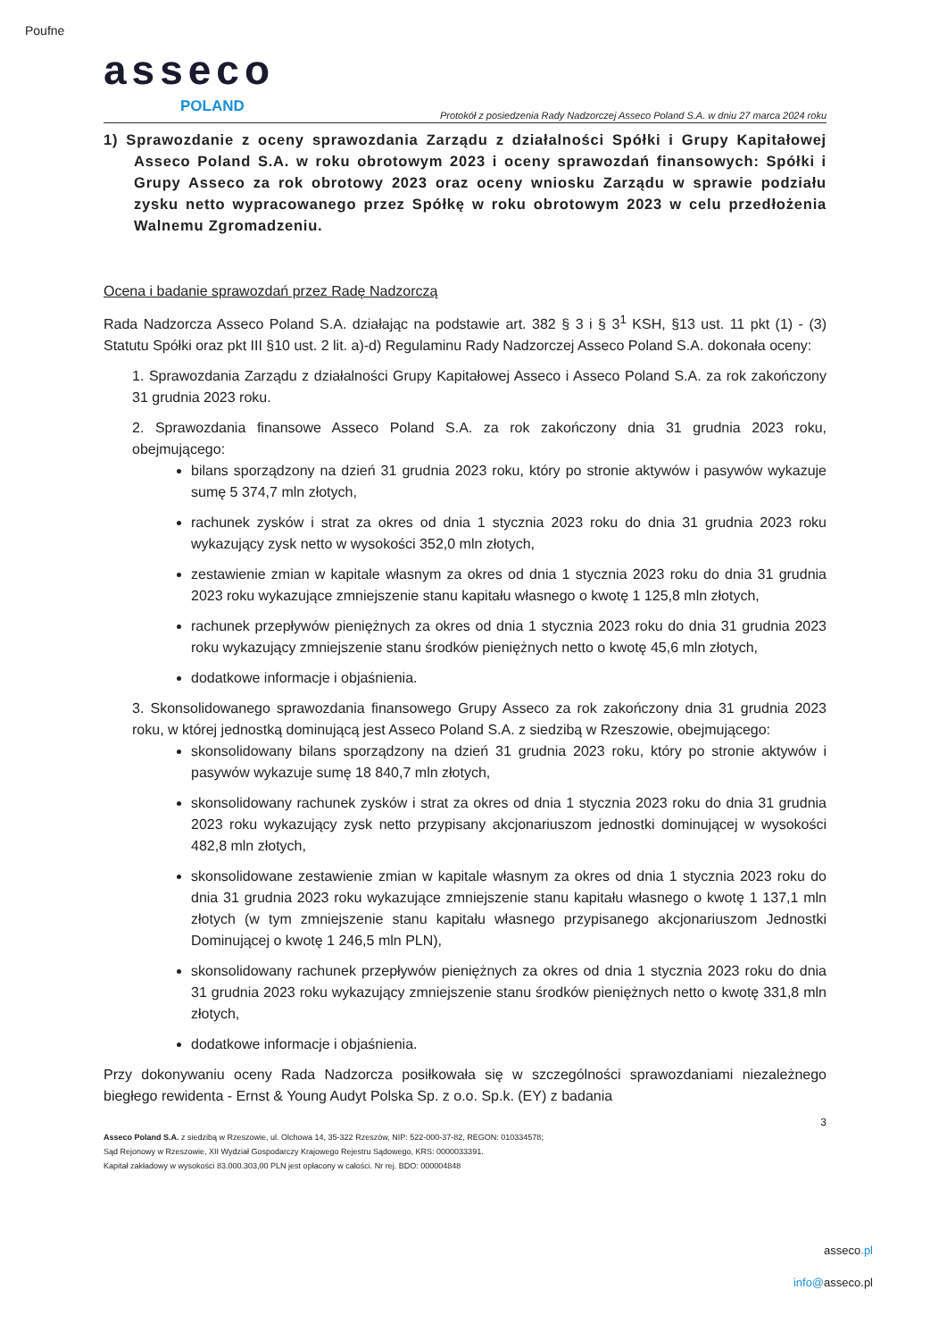Poufne
asseco
POLAND
Protokół z posiedzenia Rady Nadzorczej Asseco Poland S.A. w dniu 27 marca 2024 roku
1) Sprawozdanie z oceny sprawozdania Zarządu z działalności Spółki i Grupy Kapitałowej Asseco Poland S.A. w roku obrotowym 2023 i oceny sprawozdań finansowych: Spółki i Grupy Asseco za rok obrotowy 2023 oraz oceny wniosku Zarządu w sprawie podziału zysku netto wypracowanego przez Spółkę w roku obrotowym 2023 w celu przedłożenia Walnemu Zgromadzeniu.
Ocena i badanie sprawozdań przez Radę Nadzorczą
Rada Nadzorcza Asseco Poland S.A. działając na podstawie art. 382 § 3 i § 3<sup>1</sup> KSH, §13 ust. 11 pkt (1) - (3) Statutu Spółki oraz pkt III §10 ust. 2 lit. a)-d) Regulaminu Rady Nadzorczej Asseco Poland S.A. dokonała oceny:
1. Sprawozdania Zarządu z działalności Grupy Kapitałowej Asseco i Asseco Poland S.A. za rok zakończony 31 grudnia 2023 roku.
2. Sprawozdania finansowe Asseco Poland S.A. za rok zakończony dnia 31 grudnia 2023 roku, obejmującego:
bilans sporządzony na dzień 31 grudnia 2023 roku, który po stronie aktywów i pasywów wykazuje sumę 5 374,7 mln złotych,
rachunek zysków i strat za okres od dnia 1 stycznia 2023 roku do dnia 31 grudnia 2023 roku wykazujący zysk netto w wysokości 352,0 mln złotych,
zestawienie zmian w kapitale własnym za okres od dnia 1 stycznia 2023 roku do dnia 31 grudnia 2023 roku wykazujące zmniejszenie stanu kapitału własnego o kwotę 1 125,8 mln złotych,
rachunek przepływów pieniężnych za okres od dnia 1 stycznia 2023 roku do dnia 31 grudnia 2023 roku wykazujący zmniejszenie stanu środków pieniężnych netto o kwotę 45,6 mln złotych,
dodatkowe informacje i objaśnienia.
3. Skonsolidowanego sprawozdania finansowego Grupy Asseco za rok zakończony dnia 31 grudnia 2023 roku, w której jednostką dominującą jest Asseco Poland S.A. z siedzibą w Rzeszowie, obejmującego:
skonsolidowany bilans sporządzony na dzień 31 grudnia 2023 roku, który po stronie aktywów i pasywów wykazuje sumę 18 840,7 mln złotych,
skonsolidowany rachunek zysków i strat za okres od dnia 1 stycznia 2023 roku do dnia 31 grudnia 2023 roku wykazujący zysk netto przypisany akcjonariuszom jednostki dominującej w wysokości 482,8 mln złotych,
skonsolidowane zestawienie zmian w kapitale własnym za okres od dnia 1 stycznia 2023 roku do dnia 31 grudnia 2023 roku wykazujące zmniejszenie stanu kapitału własnego o kwotę 1 137,1 mln złotych (w tym zmniejszenie stanu kapitału własnego przypisanego akcjonariuszom Jednostki Dominującej o kwotę 1 246,5 mln PLN),
skonsolidowany rachunek przepływów pieniężnych za okres od dnia 1 stycznia 2023 roku do dnia 31 grudnia 2023 roku wykazujący zmniejszenie stanu środków pieniężnych netto o kwotę 331,8 mln złotych,
dodatkowe informacje i objaśnienia.
Przy dokonywaniu oceny Rada Nadzorcza posiłkowała się w szczególności sprawozdaniami niezależnego biegłego rewidenta - Ernst & Young Audyt Polska Sp. z o.o. Sp.k. (EY) z badania
3
Asseco Poland S.A. z siedzibą w Rzeszowie, ul. Olchowa 14, 35-322 Rzeszów, NIP: 522-000-37-82, REGON: 010334578;
Sąd Rejonowy w Rzeszowie, XII Wydział Gospodarczy Krajowego Rejestru Sądowego, KRS: 0000033391.
Kapitał zakładowy w wysokości 83.000.303,00 PLN jest opłacony w całości. Nr rej. BDO: 000004848
asseco.pl
info@asseco.pl